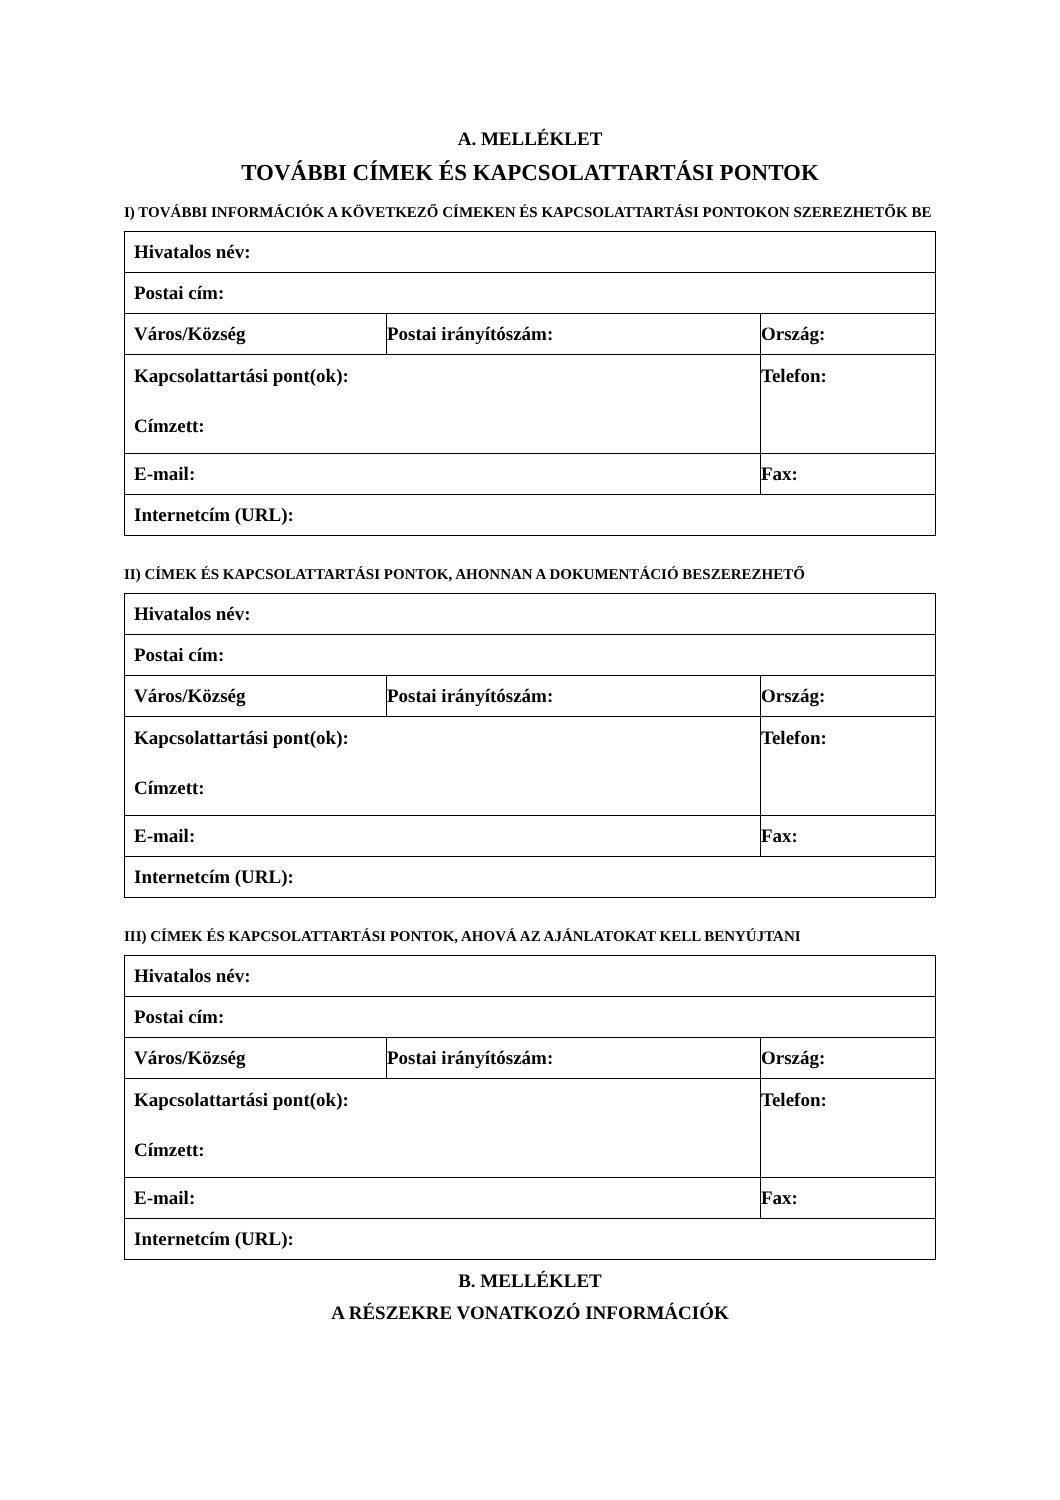A. MELLÉKLET
TOVÁBBI CÍMEK ÉS KAPCSOLATTARTÁSI PONTOK
I) TOVÁBBI INFORMÁCIÓK A KÖVETKEZŐ CÍMEKEN ÉS KAPCSOLATTARTÁSI PONTOKON SZEREZHETŐK BE
| Hivatalos név: | | |
| Postai cím: | | |
| Város/Község | Postai irányítószám: | Ország: |
| Kapcsolattartási pont(ok): Címzett: | | Telefon: |
| E-mail: | | Fax: |
| Internetcím (URL): | | |
II) CÍMEK ÉS KAPCSOLATTARTÁSI PONTOK, AHONNAN A DOKUMENTÁCIÓ BESZEREZHETŐ
| Hivatalos név: | | |
| Postai cím: | | |
| Város/Község | Postai irányítószám: | Ország: |
| Kapcsolattartási pont(ok): Címzett: | | Telefon: |
| E-mail: | | Fax: |
| Internetcím (URL): | | |
III) CÍMEK ÉS KAPCSOLATTARTÁSI PONTOK, AHOVÁ AZ AJÁNLATOKAT KELL BENYÚJTANI
| Hivatalos név: | | |
| Postai cím: | | |
| Város/Község | Postai irányítószám: | Ország: |
| Kapcsolattartási pont(ok): Címzett: | | Telefon: |
| E-mail: | | Fax: |
| Internetcím (URL): | | |
B. MELLÉKLET
A RÉSZEKRE VONATKOZÓ INFORMÁCIÓK